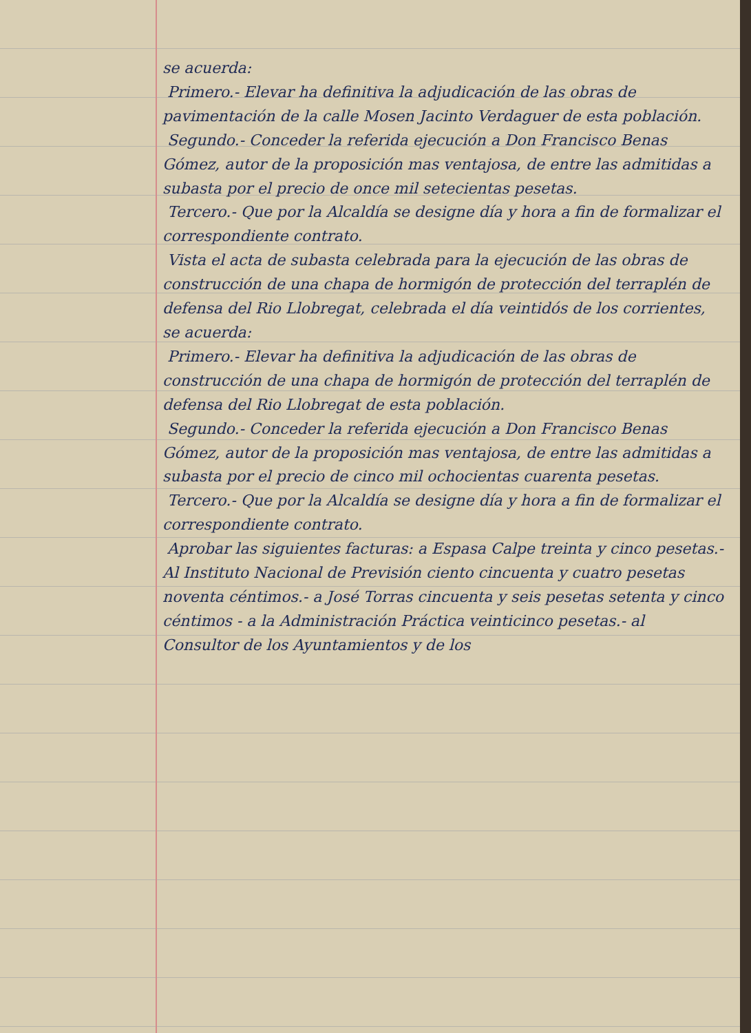se acuerda:
Primero.- Elevar ha definitiva la adjudicación de las obras de pavimentación de la calle Mosen Jacinto Verdaguer de esta población.
Segundo.- Conceder la referida ejecución a Don Francisco Benas Gómez, autor de la proposición mas ventajosa, de entre las admitidas a subasta por el precio de once mil setecientas pesetas.
Tercero.- Que por la Alcaldía se designe día y hora a fin de formalizar el correspondiente contrato.
Vista el acta de subasta celebrada para la ejecución de las obras de construcción de una chapa de hormigón de protección del terraplén de defensa del Rio Llobregat, celebrada el día veintidós de los corrientes, se acuerda:
Primero.- Elevar ha definitiva la adjudicación de las obras de construcción de una chapa de hormigón de protección del terraplén de defensa del Rio Llobregat de esta población.
Segundo.- Conceder la referida ejecución a Don Francisco Benas Gómez, autor de la proposición mas ventajosa, de entre las admitidas a subasta por el precio de cinco mil ochocientas cuarenta pesetas.
Tercero.- Que por la Alcaldía se designe día y hora a fin de formalizar el correspondiente contrato.
Aprobar las siguientes facturas: a Espasa Calpe treinta y cinco pesetas.- Al Instituto Nacional de Previsión ciento cincuenta y cuatro pesetas noventa céntimos.- a José Torras cincuenta y seis pesetas setenta y cinco céntimos - a la Administración Práctica veinticinco pesetas.- al Consultor de los Ayuntamientos y de los